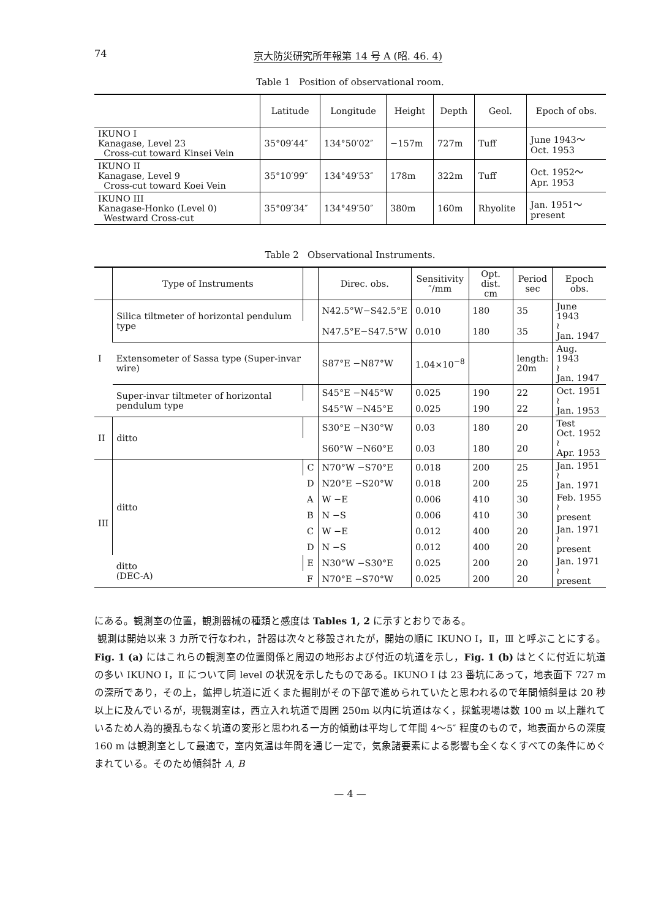74 京大防災研究所年報第 14 号 A (昭. 46. 4)
Table 1 Position of observational room.
| | Latitude | Longitude | Height | Depth | Geol. | Epoch of obs. |
| --- | --- | --- | --- | --- | --- | --- |
| IKUNO I Kanagase, Level 23 Cross-cut toward Kinsei Vein | 35°09′44″ | 134°50′02″ | −157m | 727m | Tuff | June 1943～ Oct. 1953 |
| IKUNO II Kanagase, Level 9 Cross-cut toward Koei Vein | 35°10′99″ | 134°49′53″ | 178m | 322m | Tuff | Oct. 1952～ Apr. 1953 |
| IKUNO III Kanagase-Honko (Level 0) Westward Cross-cut | 35°09′34″ | 134°49′50″ | 380m | 160m | Rhyolite | Jan. 1951～ present |
Table 2 Observational Instruments.
| | Type of Instruments | | Direc. obs. | Sensitivity ″/mm | Opt. dist. cm | Period sec | Epoch obs. |
| --- | --- | --- | --- | --- | --- | --- | --- |
| I | Silica tiltmeter of horizontal pendulum type | | N42.5°W−S42.5°E | 0.010 | 180 | 35 | June 1943 ≀ Jan. 1947 |
| | | | N47.5°E−S47.5°W | 0.010 | 180 | 35 | |
| | Extensometer of Sassa type (Super-invar wire) | | S87°E −N87°W | 1.04×10<sup>−8</sup> | | length: 20m | Aug. 1943 ≀ Jan. 1947 |
| | Super-invar tiltmeter of horizontal pendulum type | | S45°E −N45°W | 0.025 | 190 | 22 | Oct. 1951 ≀ Jan. 1953 |
| | | | S45°W −N45°E | 0.025 | 190 | 22 | |
| II | ditto | | S30°E −N30°W | 0.03 | 180 | 20 | Test Oct. 1952 ≀ Apr. 1953 |
| | | | S60°W −N60°E | 0.03 | 180 | 20 | |
| III | ditto | C | N70°W −S70°E | 0.018 | 200 | 25 | Jan. 1951 ≀ Jan. 1971 |
| | | D | N20°E −S20°W | 0.018 | 200 | 25 | |
| | | A | W −E | 0.006 | 410 | 30 | Feb. 1955 ≀ present |
| | | B | N −S | 0.006 | 410 | 30 | |
| | | C | W −E | 0.012 | 400 | 20 | Jan. 1971 ≀ present |
| | | D | N −S | 0.012 | 400 | 20 | |
| | ditto (DEC-A) | E | N30°W −S30°E | 0.025 | 200 | 20 | Jan. 1971 ≀ present |
| | | F | N70°E −S70°W | 0.025 | 200 | 20 | |
にある。観測室の位置，観測器械の種類と感度は Tables 1, 2 に示すとおりである。
観測は開始以来 3 カ所で行なわれ，計器は次々と移設されたが，開始の順に IKUNO Ⅰ，Ⅱ，Ⅲ と呼ぶことにする。Fig. 1 (a) にはこれらの観測室の位置関係と周辺の地形および付近の坑道を示し，Fig. 1 (b) はとくに付近に坑道の多い IKUNO Ⅰ，Ⅱ について同 level の状況を示したものである。IKUNO Ⅰ は 23 番坑にあって，地表面下 727 m の深所であり，その上，鉱押し坑道に近くまた掘削がその下部で進められていたと思われるので年間傾斜量は 20 秒以上に及んでいるが，現観測室は，西立入れ坑道で周囲 250m 以内に坑道はなく，採鉱現場は数 100 m 以上離れているため人為的擾乱もなく坑道の変形と思われる一方的傾動は平均して年間 4～5″ 程度のもので，地表面からの深度 160 m は観測室として最適で，室内気温は年間を通じ一定で，気象諸要素による影響も全くなくすべての条件にめぐまれている。そのため傾斜計 A, B
— 4 —